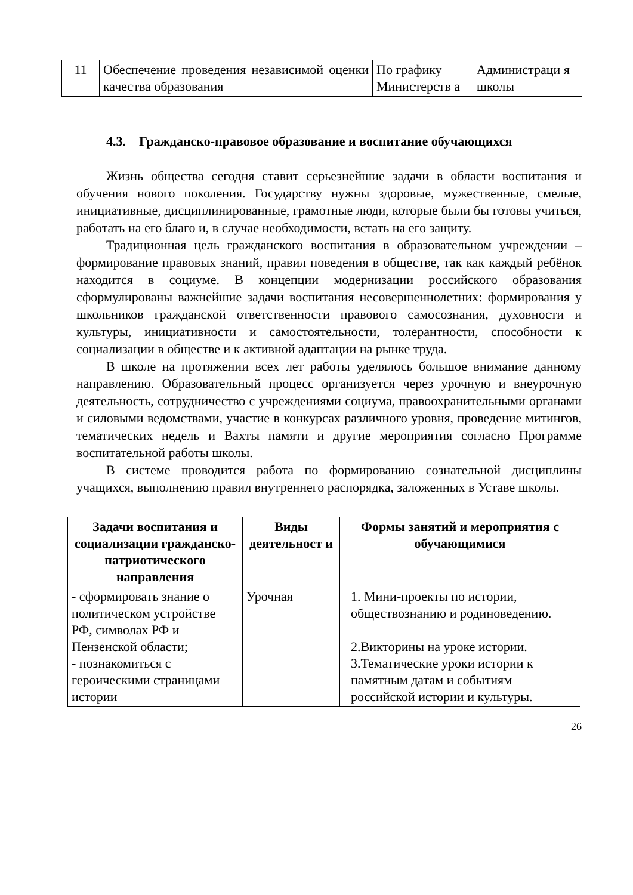| 11 | Обеспечение проведения независимой оценки качества образования | По графику Министерств а | Администраци я школы |
4.3. Гражданско-правовое образование и воспитание обучающихся
Жизнь общества сегодня ставит серьезнейшие задачи в области воспитания и обучения нового поколения. Государству нужны здоровые, мужественные, смелые, инициативные, дисциплинированные, грамотные люди, которые были бы готовы учиться, работать на его благо и, в случае необходимости, встать на его защиту.
Традиционная цель гражданского воспитания в образовательном учреждении – формирование правовых знаний, правил поведения в обществе, так как каждый ребёнок находится в социуме. В концепции модернизации российского образования сформулированы важнейшие задачи воспитания несовершеннолетних: формирования у школьников гражданской ответственности правового самосознания, духовности и культуры, инициативности и самостоятельности, толерантности, способности к социализации в обществе и к активной адаптации на рынке труда.
В школе на протяжении всех лет работы уделялось большое внимание данному направлению. Образовательный процесс организуется через урочную и внеурочную деятельность, сотрудничество с учреждениями социума, правоохранительными органами и силовыми ведомствами, участие в конкурсах различного уровня, проведение митингов, тематических недель и Вахты памяти и другие мероприятия согласно Программе воспитательной работы школы.
В системе проводится работа по формированию сознательной дисциплины учащихся, выполнению правил внутреннего распорядка, заложенных в Уставе школы.
| Задачи воспитания и социализации гражданско-патриотического направления | Виды деятельност и | Формы занятий и мероприятия с обучающимися |
| --- | --- | --- |
| - сформировать знание о политическом устройстве РФ, символах РФ и Пензенской области; - познакомиться с героическими страницами истории | Урочная | 1. Мини-проекты по истории, обществознанию и родиноведению. 2.Викторины на уроке истории. 3.Тематические уроки истории к памятным датам и событиям российской истории и культуры. |
26